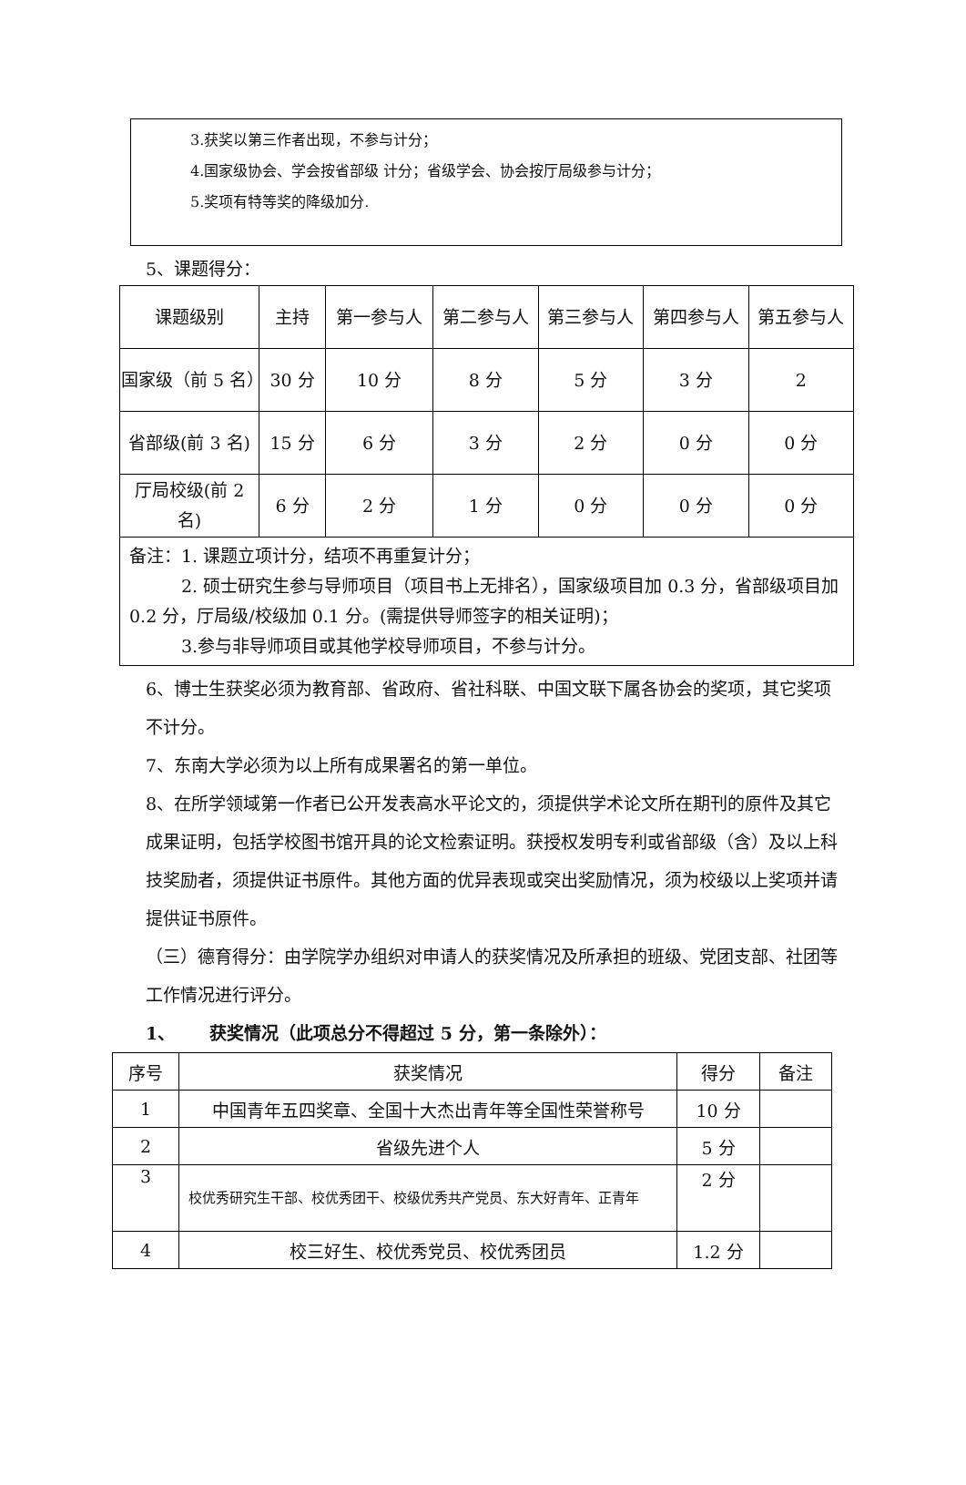3.获奖以第三作者出现，不参与计分；
4.国家级协会、学会按省部级 计分；省级学会、协会按厅局级参与计分；
5.奖项有特等奖的降级加分.
5、课题得分：
| 课题级别 | 主持 | 第一参与人 | 第二参与人 | 第三参与人 | 第四参与人 | 第五参与人 |
| --- | --- | --- | --- | --- | --- | --- |
| 国家级（前 5 名） | 30 分 | 10 分 | 8 分 | 5 分 | 3 分 | 2 |
| 省部级(前 3 名) | 15 分 | 6 分 | 3 分 | 2 分 | 0 分 | 0 分 |
| 厅局校级(前 2 名) | 6 分 | 2 分 | 1 分 | 0 分 | 0 分 | 0 分 |
| 备注：1. 课题立项计分，结项不再重复计分； 2. 硕士研究生参与导师项目（项目书上无排名），国家级项目加 0.3 分，省部级项目加 0.2 分，厅局级/校级加 0.1 分。(需提供导师签字的相关证明)； 3.参与非导师项目或其他学校导师项目，不参与计分。 | | | | | | |
6、博士生获奖必须为教育部、省政府、省社科联、中国文联下属各协会的奖项，其它奖项不计分。
7、东南大学必须为以上所有成果署名的第一单位。
8、在所学领域第一作者已公开发表高水平论文的，须提供学术论文所在期刊的原件及其它成果证明，包括学校图书馆开具的论文检索证明。获授权发明专利或省部级（含）及以上科技奖励者，须提供证书原件。其他方面的优异表现或突出奖励情况，须为校级以上奖项并请提供证书原件。
（三）德育得分：由学院学办组织对申请人的获奖情况及所承担的班级、党团支部、社团等工作情况进行评分。
1、  获奖情况（此项总分不得超过 5 分，第一条除外）：
| 序号 | 获奖情况 | 得分 | 备注 |
| --- | --- | --- | --- |
| 1 | 中国青年五四奖章、全国十大杰出青年等全国性荣誉称号 | 10 分 | |
| 2 | 省级先进个人 | 5 分 | |
| 3 | 校优秀研究生干部、校优秀团干、校级优秀共产党员、东大好青年、正青年 | 2 分 | |
| 4 | 校三好生、校优秀党员、校优秀团员 | 1.2 分 | |